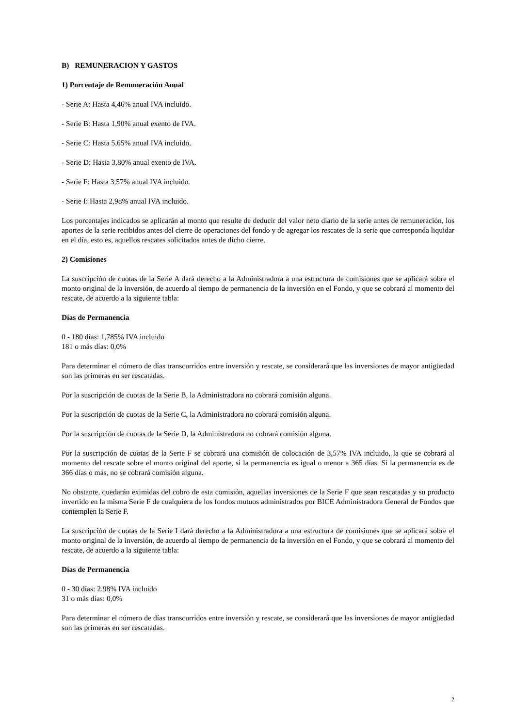B) REMUNERACION Y GASTOS
1) Porcentaje de Remuneración Anual
- Serie A: Hasta 4,46% anual IVA incluido.
- Serie B: Hasta 1,90% anual exento de IVA.
- Serie C: Hasta 5,65% anual IVA incluido.
- Serie D: Hasta 3,80% anual exento de IVA.
- Serie F: Hasta 3,57% anual IVA incluido.
- Serie I: Hasta 2,98% anual IVA incluido.
Los porcentajes indicados se aplicarán al monto que resulte de deducir del valor neto diario de la serie antes de remuneración, los aportes de la serie recibidos antes del cierre de operaciones del fondo y de agregar los rescates de la serie que corresponda liquidar en el día, esto es, aquellos rescates solicitados antes de dicho cierre.
2) Comisiones
La suscripción de cuotas de la Serie A dará derecho a la Administradora a una estructura de comisiones que se aplicará sobre el monto original de la inversión, de acuerdo al tiempo de permanencia de la inversión en el Fondo, y que se cobrará al momento del rescate, de acuerdo a la siguiente tabla:
Días de Permanencia
0 - 180 días: 1,785% IVA incluido
181 o más días: 0,0%
Para determinar el número de días transcurridos entre inversión y rescate, se considerará que las inversiones de mayor antigüedad son las primeras en ser rescatadas.
Por la suscripción de cuotas de la Serie B, la Administradora no cobrará comisión alguna.
Por la suscripción de cuotas de la Serie C, la Administradora no cobrará comisión alguna.
Por la suscripción de cuotas de la Serie D, la Administradora no cobrará comisión alguna.
Por la suscripción de cuotas de la Serie F se cobrará una comisión de colocación de 3,57% IVA incluido, la que se cobrará al momento del rescate sobre el monto original del aporte, si la permanencia es igual o menor a 365 días. Si la permanencia es de 366 días o más, no se cobrará comisión alguna.
No obstante, quedarán eximidas del cobro de esta comisión, aquellas inversiones de la Serie F que sean rescatadas y su producto invertido en la misma Serie F de cualquiera de los fondos mutuos administrados por BICE Administradora General de Fondos que contemplen la Serie F.
La suscripción de cuotas de la Serie I dará derecho a la Administradora a una estructura de comisiones que se aplicará sobre el monto original de la inversión, de acuerdo al tiempo de permanencia de la inversión en el Fondo, y que se cobrará al momento del rescate, de acuerdo a la siguiente tabla:
Días de Permanencia
0 - 30 días: 2.98% IVA incluido
31 o más días: 0,0%
Para determinar el número de días transcurridos entre inversión y rescate, se considerará que las inversiones de mayor antigüedad son las primeras en ser rescatadas.
2